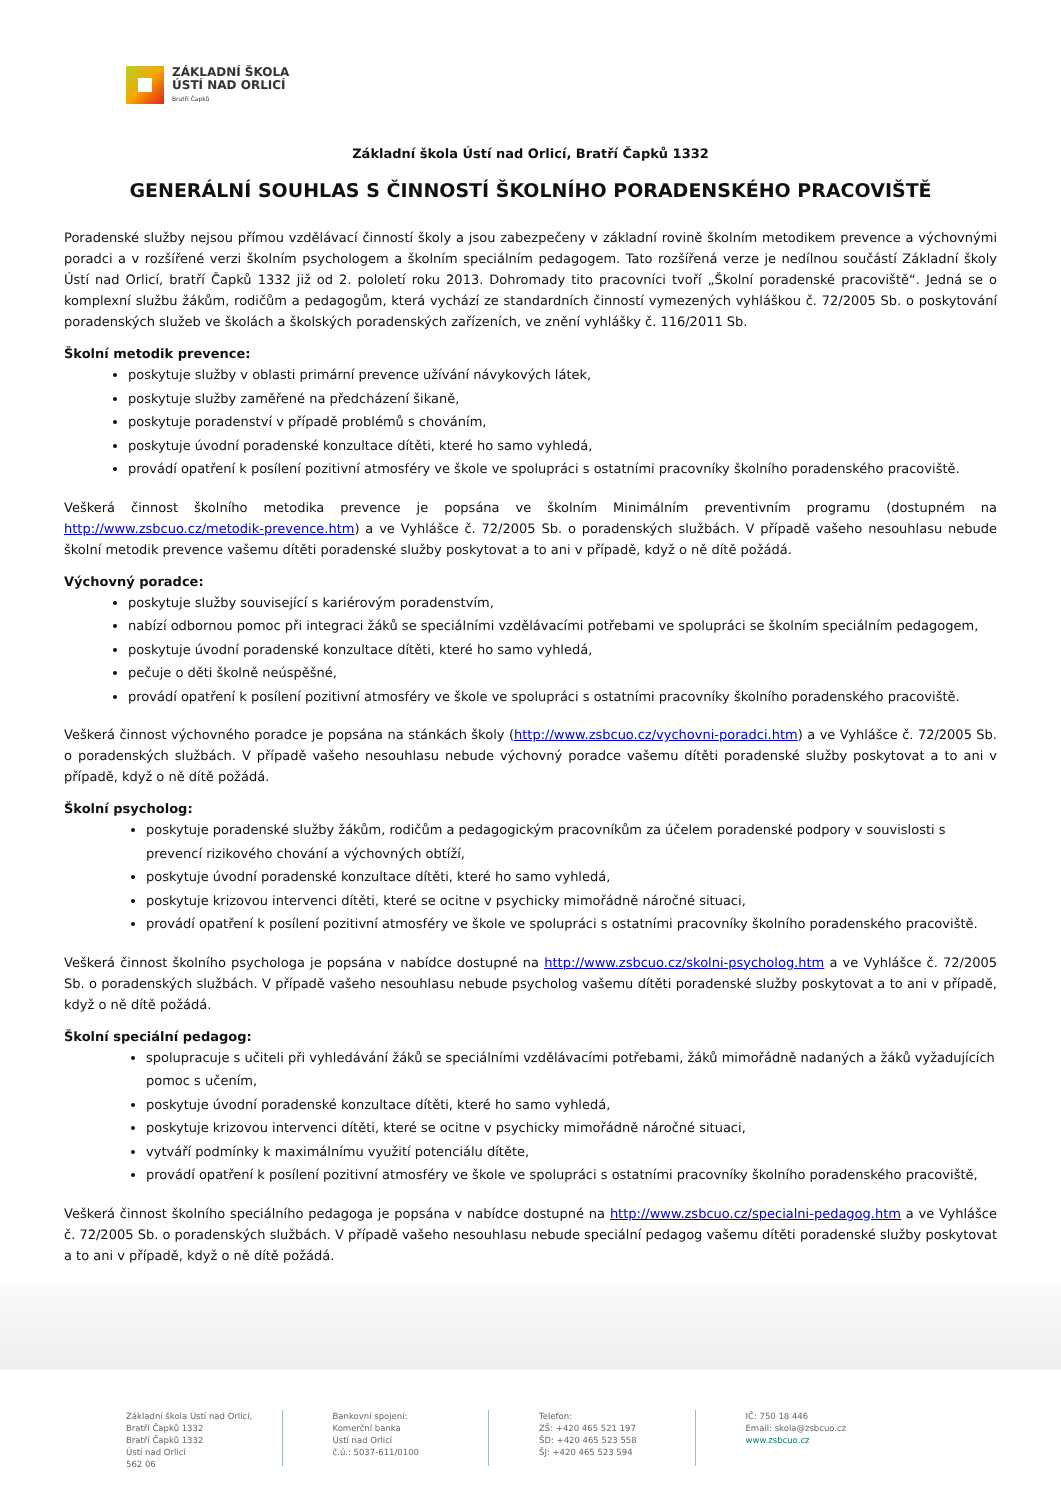ZÁKLADNÍ ŠKOLA
ÚSTÍ NAD ORLICÍ
Bratří Čapků
Základní škola Ústí nad Orlicí, Bratří Čapků 1332
GENERÁLNÍ SOUHLAS S ČINNOSTÍ ŠKOLNÍHO PORADENSKÉHO PRACOVIŠTĚ
Poradenské služby nejsou přímou vzdělávací činností školy a jsou zabezpečeny v základní rovině školním metodikem prevence a výchovnými poradci a v rozšířené verzi školním psychologem a školním speciálním pedagogem. Tato rozšířená verze je nedílnou součástí Základní školy Ústí nad Orlicí, bratří Čapků 1332 již od 2. pololetí roku 2013. Dohromady tito pracovníci tvoří „Školní poradenské pracoviště“. Jedná se o komplexní službu žákům, rodičům a pedagogům, která vychází ze standardních činností vymezených vyhláškou č. 72/2005 Sb. o poskytování poradenských služeb ve školách a školských poradenských zařízeních, ve znění vyhlášky č. 116/2011 Sb.
Školní metodik prevence:
poskytuje služby v oblasti primární prevence užívání návykových látek,
poskytuje služby zaměřené na předcházení šikaně,
poskytuje poradenství v případě problémů s chováním,
poskytuje úvodní poradenské konzultace dítěti, které ho samo vyhledá,
provádí opatření k posílení pozitivní atmosféry ve škole ve spolupráci s ostatními pracovníky školního poradenského pracoviště.
Veškerá činnost školního metodika prevence je popsána ve školním Minimálním preventivním programu (dostupném na http://www.zsbcuo.cz/metodik-prevence.htm) a ve Vyhlášce č. 72/2005 Sb. o poradenských službách. V případě vašeho nesouhlasu nebude školní metodik prevence vašemu dítěti poradenské služby poskytovat a to ani v případě, když o ně dítě požádá.
Výchovný poradce:
poskytuje služby související s kariérovým poradenstvím,
nabízí odbornou pomoc při integraci žáků se speciálními vzdělávacími potřebami ve spolupráci se školním speciálním pedagogem,
poskytuje úvodní poradenské konzultace dítěti, které ho samo vyhledá,
pečuje o děti školně neúspěšné,
provádí opatření k posílení pozitivní atmosféry ve škole ve spolupráci s ostatními pracovníky školního poradenského pracoviště.
Veškerá činnost výchovného poradce je popsána na stánkách školy (http://www.zsbcuo.cz/vychovni-poradci.htm) a ve Vyhlášce č. 72/2005 Sb. o poradenských službách. V případě vašeho nesouhlasu nebude výchovný poradce vašemu dítěti poradenské služby poskytovat a to ani v případě, když o ně dítě požádá.
Školní psycholog:
poskytuje poradenské služby žákům, rodičům a pedagogickým pracovníkům za účelem poradenské podpory v souvislosti s prevencí rizikového chování a výchovných obtíží,
poskytuje úvodní poradenské konzultace dítěti, které ho samo vyhledá,
poskytuje krizovou intervenci dítěti, které se ocitne v psychicky mimořádně náročné situaci,
provádí opatření k posílení pozitivní atmosféry ve škole ve spolupráci s ostatními pracovníky školního poradenského pracoviště.
Veškerá činnost školního psychologa je popsána v nabídce dostupné na http://www.zsbcuo.cz/skolni-psycholog.htm a ve Vyhlášce č. 72/2005 Sb. o poradenských službách. V případě vašeho nesouhlasu nebude psycholog vašemu dítěti poradenské služby poskytovat a to ani v případě, když o ně dítě požádá.
Školní speciální pedagog:
spolupracuje s učiteli při vyhledávání žáků se speciálními vzdělávacími potřebami, žáků mimořádně nadaných a žáků vyžadujících pomoc s učením,
poskytuje úvodní poradenské konzultace dítěti, které ho samo vyhledá,
poskytuje krizovou intervenci dítěti, které se ocitne v psychicky mimořádně náročné situaci,
vytváří podmínky k maximálnímu využití potenciálu dítěte,
provádí opatření k posílení pozitivní atmosféry ve škole ve spolupráci s ostatními pracovníky školního poradenského pracoviště,
Veškerá činnost školního speciálního pedagoga je popsána v nabídce dostupné na http://www.zsbcuo.cz/specialni-pedagog.htm a ve Vyhlášce č. 72/2005 Sb. o poradenských službách. V případě vašeho nesouhlasu nebude speciální pedagog vašemu dítěti poradenské služby poskytovat a to ani v případě, když o ně dítě požádá.
Základní škola Ústí nad Orlicí, Bratří Čapků 1332
Bratří Čapků 1332
Ústí nad Orlicí
562 06
Bankovní spojení:
Komerční banka
Ústí nad Orlicí
č.ú.: 5037-611/0100
Telefon:
ZŠ: +420 465 521 197
ŠD: +420 465 523 558
ŠJ: +420 465 523 594
IČ: 750 18 446
Email: skola@zsbcuo.cz
www.zsbcuo.cz